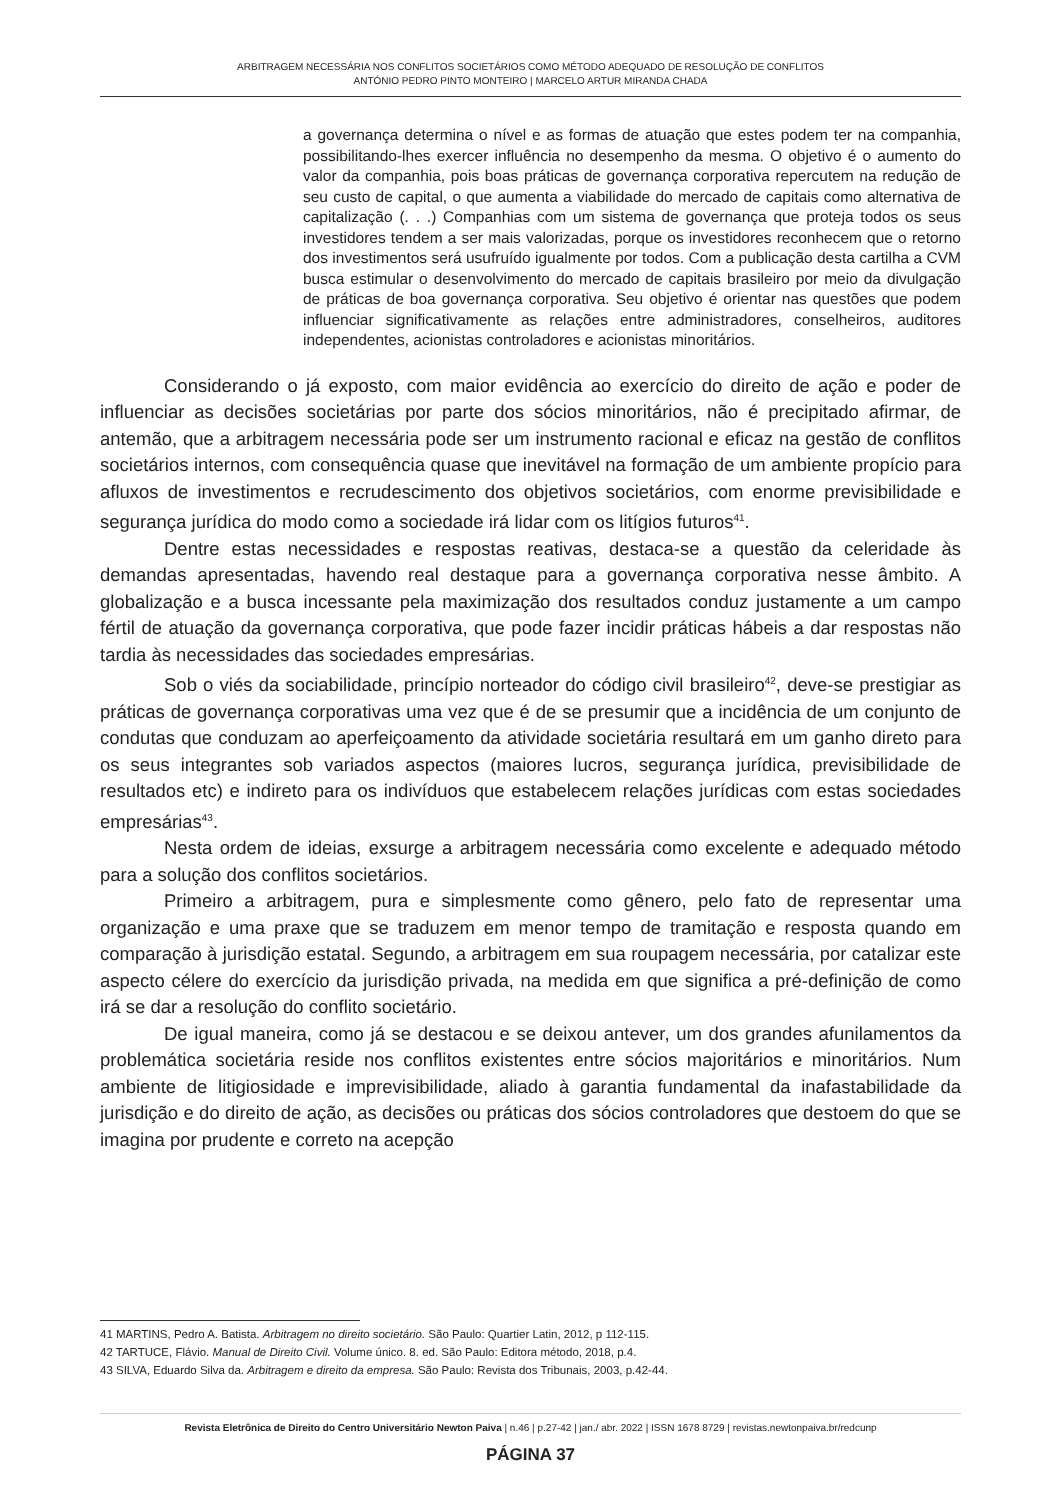ARBITRAGEM NECESSÁRIA NOS CONFLITOS SOCIETÁRIOS COMO MÉTODO ADEQUADO DE RESOLUÇÃO DE CONFLITOS
ANTÓNIO PEDRO PINTO MONTEIRO | MARCELO ARTUR MIRANDA CHADA
a governança determina o nível e as formas de atuação que estes podem ter na companhia, possibilitando-lhes exercer influência no desempenho da mesma. O objetivo é o aumento do valor da companhia, pois boas práticas de governança corporativa repercutem na redução de seu custo de capital, o que aumenta a viabilidade do mercado de capitais como alternativa de capitalização (. . .) Companhias com um sistema de governança que proteja todos os seus investidores tendem a ser mais valorizadas, porque os investidores reconhecem que o retorno dos investimentos será usufruído igualmente por todos. Com a publicação desta cartilha a CVM busca estimular o desenvolvimento do mercado de capitais brasileiro por meio da divulgação de práticas de boa governança corporativa. Seu objetivo é orientar nas questões que podem influenciar significativamente as relações entre administradores, conselheiros, auditores independentes, acionistas controladores e acionistas minoritários.
Considerando o já exposto, com maior evidência ao exercício do direito de ação e poder de influenciar as decisões societárias por parte dos sócios minoritários, não é precipitado afirmar, de antemão, que a arbitragem necessária pode ser um instrumento racional e eficaz na gestão de conflitos societários internos, com consequência quase que inevitável na formação de um ambiente propício para afluxos de investimentos e recrudescimento dos objetivos societários, com enorme previsibilidade e segurança jurídica do modo como a sociedade irá lidar com os litígios futuros<sup>41</sup>.
Dentre estas necessidades e respostas reativas, destaca-se a questão da celeridade às demandas apresentadas, havendo real destaque para a governança corporativa nesse âmbito. A globalização e a busca incessante pela maximização dos resultados conduz justamente a um campo fértil de atuação da governança corporativa, que pode fazer incidir práticas hábeis a dar respostas não tardia às necessidades das sociedades empresárias.
Sob o viés da sociabilidade, princípio norteador do código civil brasileiro<sup>42</sup>, deve-se prestigiar as práticas de governança corporativas uma vez que é de se presumir que a incidência de um conjunto de condutas que conduzam ao aperfeiçoamento da atividade societária resultará em um ganho direto para os seus integrantes sob variados aspectos (maiores lucros, segurança jurídica, previsibilidade de resultados etc) e indireto para os indivíduos que estabelecem relações jurídicas com estas sociedades empresárias<sup>43</sup>.
Nesta ordem de ideias, exsurge a arbitragem necessária como excelente e adequado método para a solução dos conflitos societários.
Primeiro a arbitragem, pura e simplesmente como gênero, pelo fato de representar uma organização e uma praxe que se traduzem em menor tempo de tramitação e resposta quando em comparação à jurisdição estatal. Segundo, a arbitragem em sua roupagem necessária, por catalizar este aspecto célere do exercício da jurisdição privada, na medida em que significa a pré-definição de como irá se dar a resolução do conflito societário.
De igual maneira, como já se destacou e se deixou antever, um dos grandes afunilamentos da problemática societária reside nos conflitos existentes entre sócios majoritários e minoritários. Num ambiente de litigiosidade e imprevisibilidade, aliado à garantia fundamental da inafastabilidade da jurisdição e do direito de ação, as decisões ou práticas dos sócios controladores que destoem do que se imagina por prudente e correto na acepção
41 MARTINS, Pedro A. Batista. Arbitragem no direito societário. São Paulo: Quartier Latin, 2012, p 112-115.
42 TARTUCE, Flávio. Manual de Direito Civil. Volume único. 8. ed. São Paulo: Editora método, 2018, p.4.
43 SILVA, Eduardo Silva da. Arbitragem e direito da empresa. São Paulo: Revista dos Tribunais, 2003, p.42-44.
Revista Eletrônica de Direito do Centro Universitário Newton Paiva | n.46 | p.27-42 | jan./ abr. 2022 | ISSN 1678 8729 | revistas.newtonpaiva.br/redcunp
PÁGINA 37